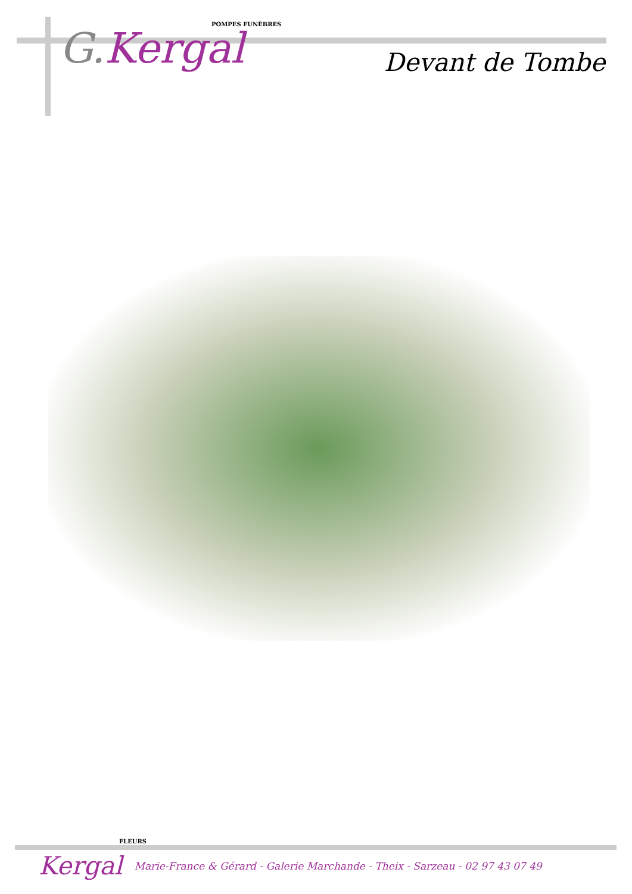POMPES FUNÈBRES
G. Kergal
Devant de Tombe
FLEURS
Kergal Marie-France & Gérard - Galerie Marchande - Theix - Sarzeau - 02 97 43 07 49